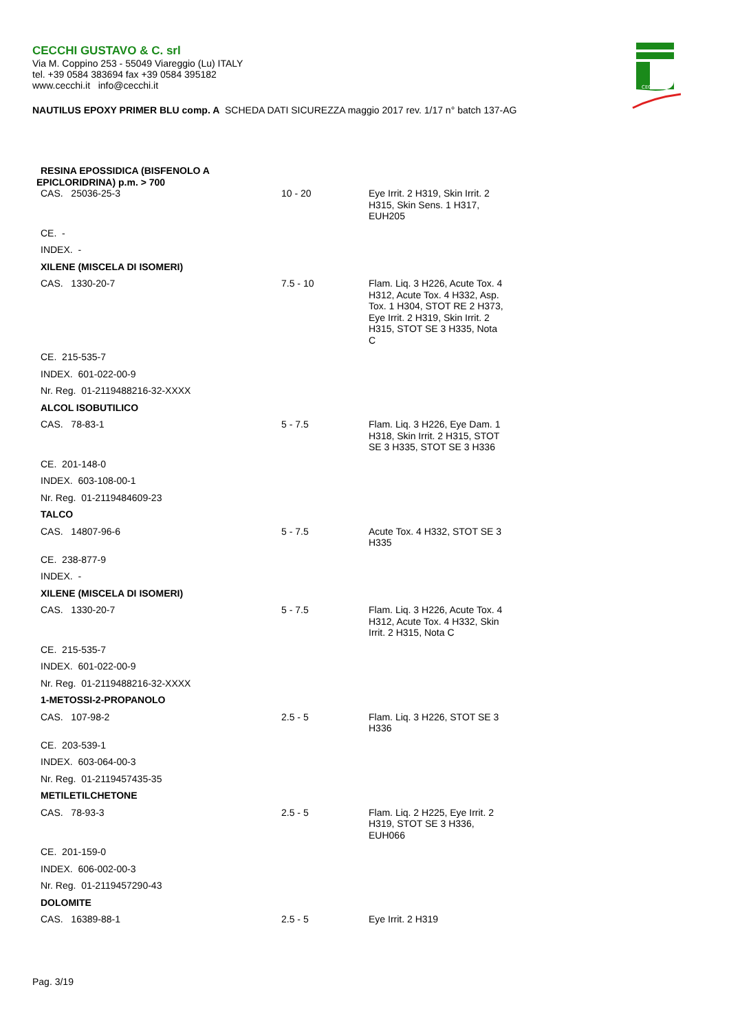CECCHI GUSTAVO & C. srl
Via M. Coppino 253 - 55049 Viareggio (Lu) ITALY
tel. +39 0584 383694 fax +39 0584 395182
www.cecchi.it info@cecchi.it
CECCHI
NAUTILUS EPOXY PRIMER BLU comp. A SCHEDA DATI SICUREZZA maggio 2017 rev. 1/17 n° batch 137-AG
| RESINA EPOSSIDICA (BISFENOLO A EPICLORIDRINA) p.m. > 700 | | |
| CAS. 25036-25-3 | 10 - 20 | Eye Irrit. 2 H319, Skin Irrit. 2 H315, Skin Sens. 1 H317, EUH205 |
| CE. - | | |
| INDEX. - | | |
| XILENE (MISCELA DI ISOMERI) | | |
| CAS. 1330-20-7 | 7.5 - 10 | Flam. Liq. 3 H226, Acute Tox. 4 H312, Acute Tox. 4 H332, Asp. Tox. 1 H304, STOT RE 2 H373, Eye Irrit. 2 H319, Skin Irrit. 2 H315, STOT SE 3 H335, Nota C |
| CE. 215-535-7 | | |
| INDEX. 601-022-00-9 | | |
| Nr. Reg. 01-2119488216-32-XXXX | | |
| ALCOL ISOBUTILICO | | |
| CAS. 78-83-1 | 5 - 7.5 | Flam. Liq. 3 H226, Eye Dam. 1 H318, Skin Irrit. 2 H315, STOT SE 3 H335, STOT SE 3 H336 |
| CE. 201-148-0 | | |
| INDEX. 603-108-00-1 | | |
| Nr. Reg. 01-2119484609-23 | | |
| TALCO | | |
| CAS. 14807-96-6 | 5 - 7.5 | Acute Tox. 4 H332, STOT SE 3 H335 |
| CE. 238-877-9 | | |
| INDEX. - | | |
| XILENE (MISCELA DI ISOMERI) | | |
| CAS. 1330-20-7 | 5 - 7.5 | Flam. Liq. 3 H226, Acute Tox. 4 H312, Acute Tox. 4 H332, Skin Irrit. 2 H315, Nota C |
| CE. 215-535-7 | | |
| INDEX. 601-022-00-9 | | |
| Nr. Reg. 01-2119488216-32-XXXX | | |
| 1-METOSSI-2-PROPANOLO | | |
| CAS. 107-98-2 | 2.5 - 5 | Flam. Liq. 3 H226, STOT SE 3 H336 |
| CE. 203-539-1 | | |
| INDEX. 603-064-00-3 | | |
| Nr. Reg. 01-2119457435-35 | | |
| METILETILCHETONE | | |
| CAS. 78-93-3 | 2.5 - 5 | Flam. Liq. 2 H225, Eye Irrit. 2 H319, STOT SE 3 H336, EUH066 |
| CE. 201-159-0 | | |
| INDEX. 606-002-00-3 | | |
| Nr. Reg. 01-2119457290-43 | | |
| DOLOMITE | | |
| CAS. 16389-88-1 | 2.5 - 5 | Eye Irrit. 2 H319 |
Pag. 3/19